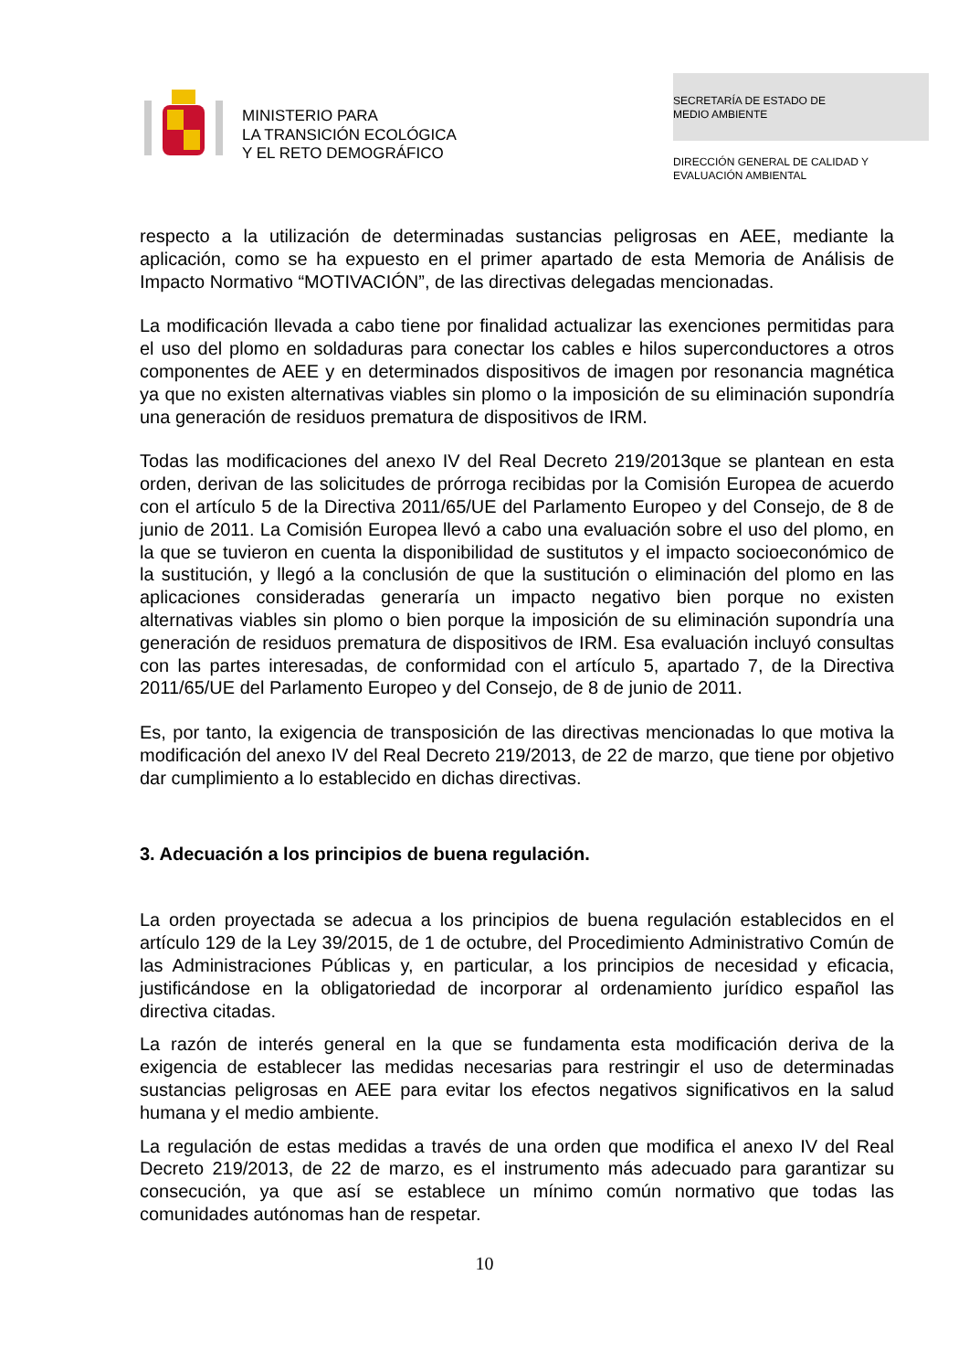MINISTERIO PARA
LA TRANSICIÓN ECOLÓGICA
Y EL RETO DEMOGRÁFICO
SECRETARÍA DE ESTADO DE
MEDIO AMBIENTE
DIRECCIÓN GENERAL DE CALIDAD Y
EVALUACIÓN AMBIENTAL
respecto a la utilización de determinadas sustancias peligrosas en AEE, mediante la aplicación, como se ha expuesto en el primer apartado de esta Memoria de Análisis de Impacto Normativo “MOTIVACIÓN”, de las directivas delegadas mencionadas.
La modificación llevada a cabo tiene por finalidad actualizar las exenciones permitidas para el uso del plomo en soldaduras para conectar los cables e hilos superconductores a otros componentes de AEE y en determinados dispositivos de imagen por resonancia magnética ya que no existen alternativas viables sin plomo o la imposición de su eliminación supondría una generación de residuos prematura de dispositivos de IRM.
Todas las modificaciones del anexo IV del Real Decreto 219/2013que se plantean en esta orden, derivan de las solicitudes de prórroga recibidas por la Comisión Europea de acuerdo con el artículo 5 de la Directiva 2011/65/UE del Parlamento Europeo y del Consejo, de 8 de junio de 2011. La Comisión Europea llevó a cabo una evaluación sobre el uso del plomo, en la que se tuvieron en cuenta la disponibilidad de sustitutos y el impacto socioeconómico de la sustitución, y llegó a la conclusión de que la sustitución o eliminación del plomo en las aplicaciones consideradas generaría un impacto negativo bien porque no existen alternativas viables sin plomo o bien porque la imposición de su eliminación supondría una generación de residuos prematura de dispositivos de IRM. Esa evaluación incluyó consultas con las partes interesadas, de conformidad con el artículo 5, apartado 7, de la Directiva 2011/65/UE del Parlamento Europeo y del Consejo, de 8 de junio de 2011.
Es, por tanto, la exigencia de transposición de las directivas mencionadas lo que motiva la modificación del anexo IV del Real Decreto 219/2013, de 22 de marzo, que tiene por objetivo dar cumplimiento a lo establecido en dichas directivas.
3. Adecuación a los principios de buena regulación.
La orden proyectada se adecua a los principios de buena regulación establecidos en el artículo 129 de la Ley 39/2015, de 1 de octubre, del Procedimiento Administrativo Común de las Administraciones Públicas y, en particular, a los principios de necesidad y eficacia, justificándose en la obligatoriedad de incorporar al ordenamiento jurídico español las directiva citadas.
La razón de interés general en la que se fundamenta esta modificación deriva de la exigencia de establecer las medidas necesarias para restringir el uso de determinadas sustancias peligrosas en AEE para evitar los efectos negativos significativos en la salud humana y el medio ambiente.
La regulación de estas medidas a través de una orden que modifica el anexo IV del Real Decreto 219/2013, de 22 de marzo, es el instrumento más adecuado para garantizar su consecución, ya que así se establece un mínimo común normativo que todas las comunidades autónomas han de respetar.
10